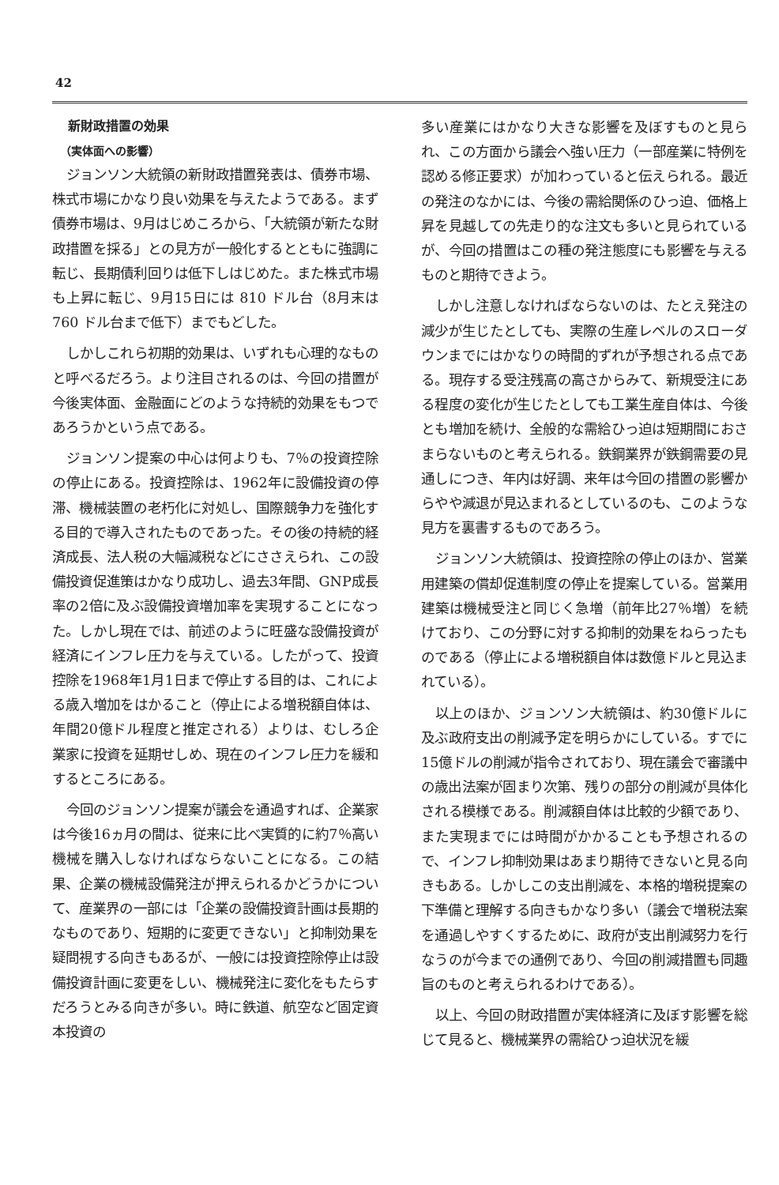42
新財政措置の効果
（実体面への影響）
ジョンソン大統領の新財政措置発表は、債券市場、株式市場にかなり良い効果を与えたようである。まず債券市場は、9月はじめころから、「大統領が新たな財政措置を採る」との見方が一般化するとともに強調に転じ、長期債利回りは低下しはじめた。また株式市場も上昇に転じ、9月15日には 810 ドル台（8月末は 760 ドル台まで低下）までもどした。
しかしこれら初期的効果は、いずれも心理的なものと呼べるだろう。より注目されるのは、今回の措置が今後実体面、金融面にどのような持続的効果をもつであろうかという点である。
ジョンソン提案の中心は何よりも、7％の投資控除の停止にある。投資控除は、1962年に設備投資の停滞、機械装置の老朽化に対処し、国際競争力を強化する目的で導入されたものであった。その後の持続的経済成長、法人税の大幅減税などにささえられ、この設備投資促進策はかなり成功し、過去3年間、GNP成長率の2倍に及ぶ設備投資増加率を実現することになった。しかし現在では、前述のように旺盛な設備投資が経済にインフレ圧力を与えている。したがって、投資控除を1968年1月1日まで停止する目的は、これによる歳入増加をはかること（停止による増税額自体は、年間20億ドル程度と推定される）よりは、むしろ企業家に投資を延期せしめ、現在のインフレ圧力を緩和するところにある。
今回のジョンソン提案が議会を通過すれば、企業家は今後16ヵ月の間は、従来に比べ実質的に約7％高い機械を購入しなければならないことになる。この結果、企業の機械設備発注が押えられるかどうかについて、産業界の一部には「企業の設備投資計画は長期的なものであり、短期的に変更できない」と抑制効果を疑問視する向きもあるが、一般には投資控除停止は設備投資計画に変更をしい、機械発注に変化をもたらすだろうとみる向きが多い。時に鉄道、航空など固定資本投資の
多い産業にはかなり大きな影響を及ぼすものと見られ、この方面から議会へ強い圧力（一部産業に特例を認める修正要求）が加わっていると伝えられる。最近の発注のなかには、今後の需給関係のひっ迫、価格上昇を見越しての先走り的な注文も多いと見られているが、今回の措置はこの種の発注態度にも影響を与えるものと期待できよう。
しかし注意しなければならないのは、たとえ発注の減少が生じたとしても、実際の生産レベルのスローダウンまでにはかなりの時間的ずれが予想される点である。現存する受注残高の高さからみて、新規受注にある程度の変化が生じたとしても工業生産自体は、今後とも増加を続け、全般的な需給ひっ迫は短期間におさまらないものと考えられる。鉄鋼業界が鉄鋼需要の見通しにつき、年内は好調、来年は今回の措置の影響からやや減退が見込まれるとしているのも、このような見方を裏書するものであろう。
ジョンソン大統領は、投資控除の停止のほか、営業用建築の償却促進制度の停止を提案している。営業用建築は機械受注と同じく急増（前年比27％増）を続けており、この分野に対する抑制的効果をねらったものである（停止による増税額自体は数億ドルと見込まれている）。
以上のほか、ジョンソン大統領は、約30億ドルに及ぶ政府支出の削減予定を明らかにしている。すでに15億ドルの削減が指令されており、現在議会で審議中の歳出法案が固まり次第、残りの部分の削減が具体化される模様である。削減額自体は比較的少額であり、また実現までには時間がかかることも予想されるので、インフレ抑制効果はあまり期待できないと見る向きもある。しかしこの支出削減を、本格的増税提案の下準備と理解する向きもかなり多い（議会で増税法案を通過しやすくするために、政府が支出削減努力を行なうのが今までの通例であり、今回の削減措置も同趣旨のものと考えられるわけである）。
以上、今回の財政措置が実体経済に及ぼす影響を総じて見ると、機械業界の需給ひっ迫状況を緩